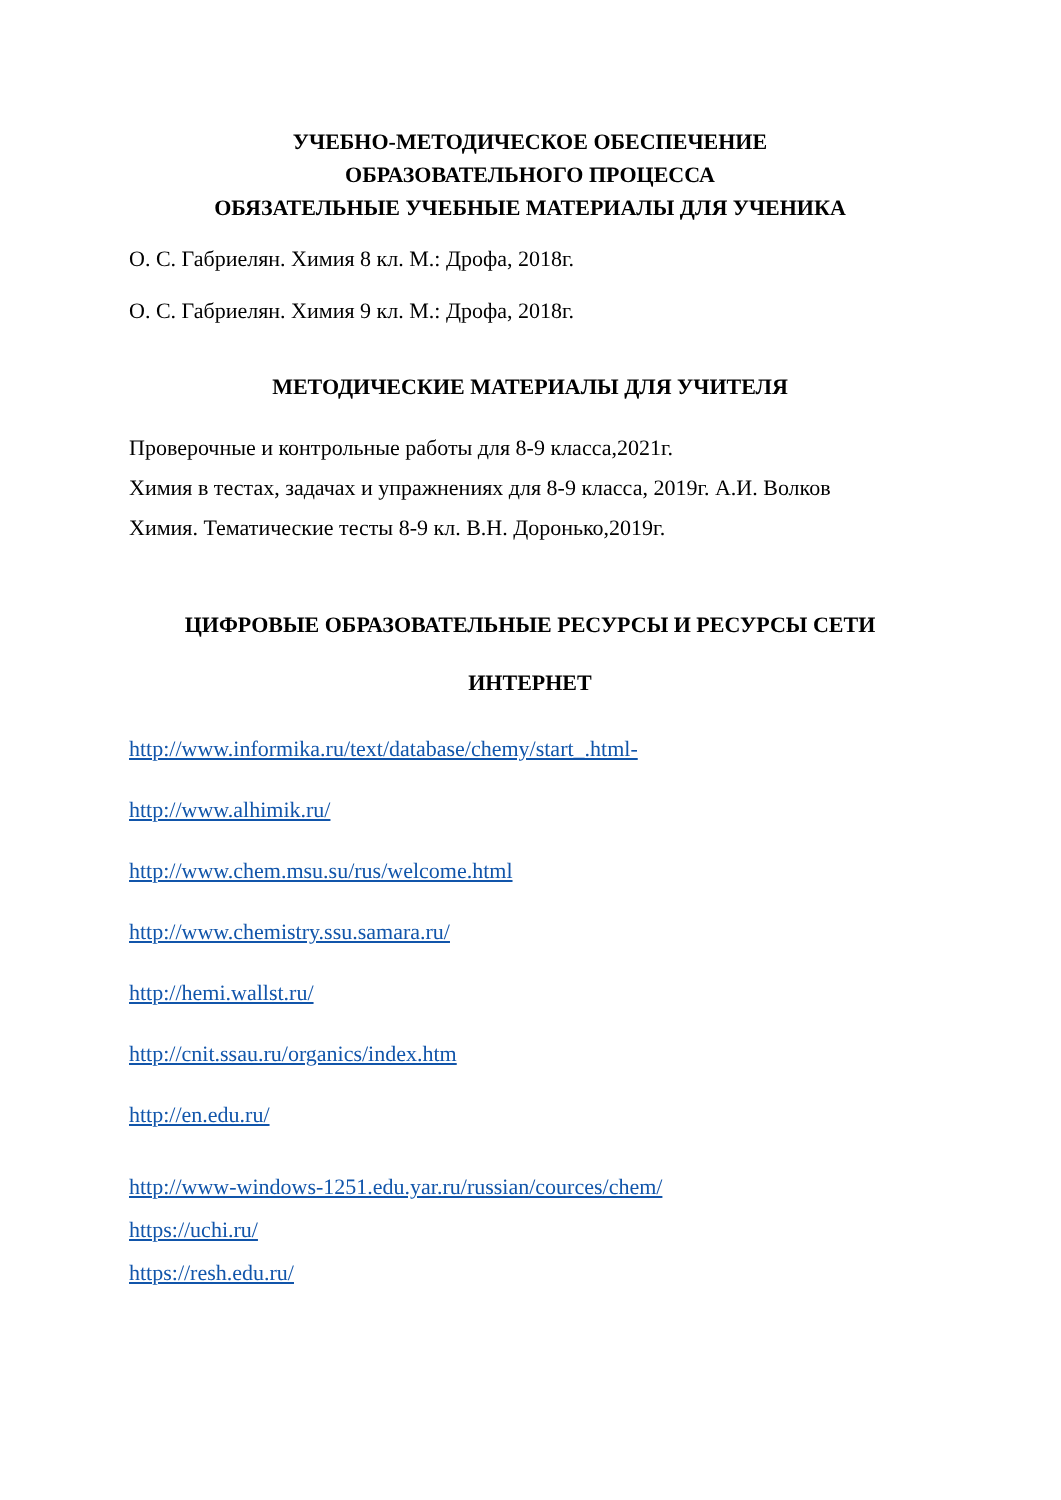УЧЕБНО-МЕТОДИЧЕСКОЕ ОБЕСПЕЧЕНИЕ
ОБРАЗОВАТЕЛЬНОГО ПРОЦЕССА
ОБЯЗАТЕЛЬНЫЕ УЧЕБНЫЕ МАТЕРИАЛЫ ДЛЯ УЧЕНИКА
О. С. Габриелян. Химия 8 кл. М.: Дрофа, 2018г.
О. С. Габриелян. Химия 9 кл. М.: Дрофа, 2018г.
МЕТОДИЧЕСКИЕ МАТЕРИАЛЫ ДЛЯ УЧИТЕЛЯ
Проверочные и контрольные работы для 8-9 класса,2021г.
Химия в тестах, задачах и упражнениях для 8-9 класса, 2019г. А.И. Волков
Химия. Тематические тесты 8-9 кл. В.Н. Доронько,2019г.
ЦИФРОВЫЕ ОБРАЗОВАТЕЛЬНЫЕ РЕСУРСЫ И РЕСУРСЫ СЕТИ
ИНТЕРНЕТ
http://www.informika.ru/text/database/chemy/start_.html-
http://www.alhimik.ru/
http://www.chem.msu.su/rus/welcome.html
http://www.chemistry.ssu.samara.ru/
http://hemi.wallst.ru/
http://cnit.ssau.ru/organics/index.htm
http://en.edu.ru/
http://www-windows-1251.edu.yar.ru/russian/cources/chem/
https://uchi.ru/
https://resh.edu.ru/